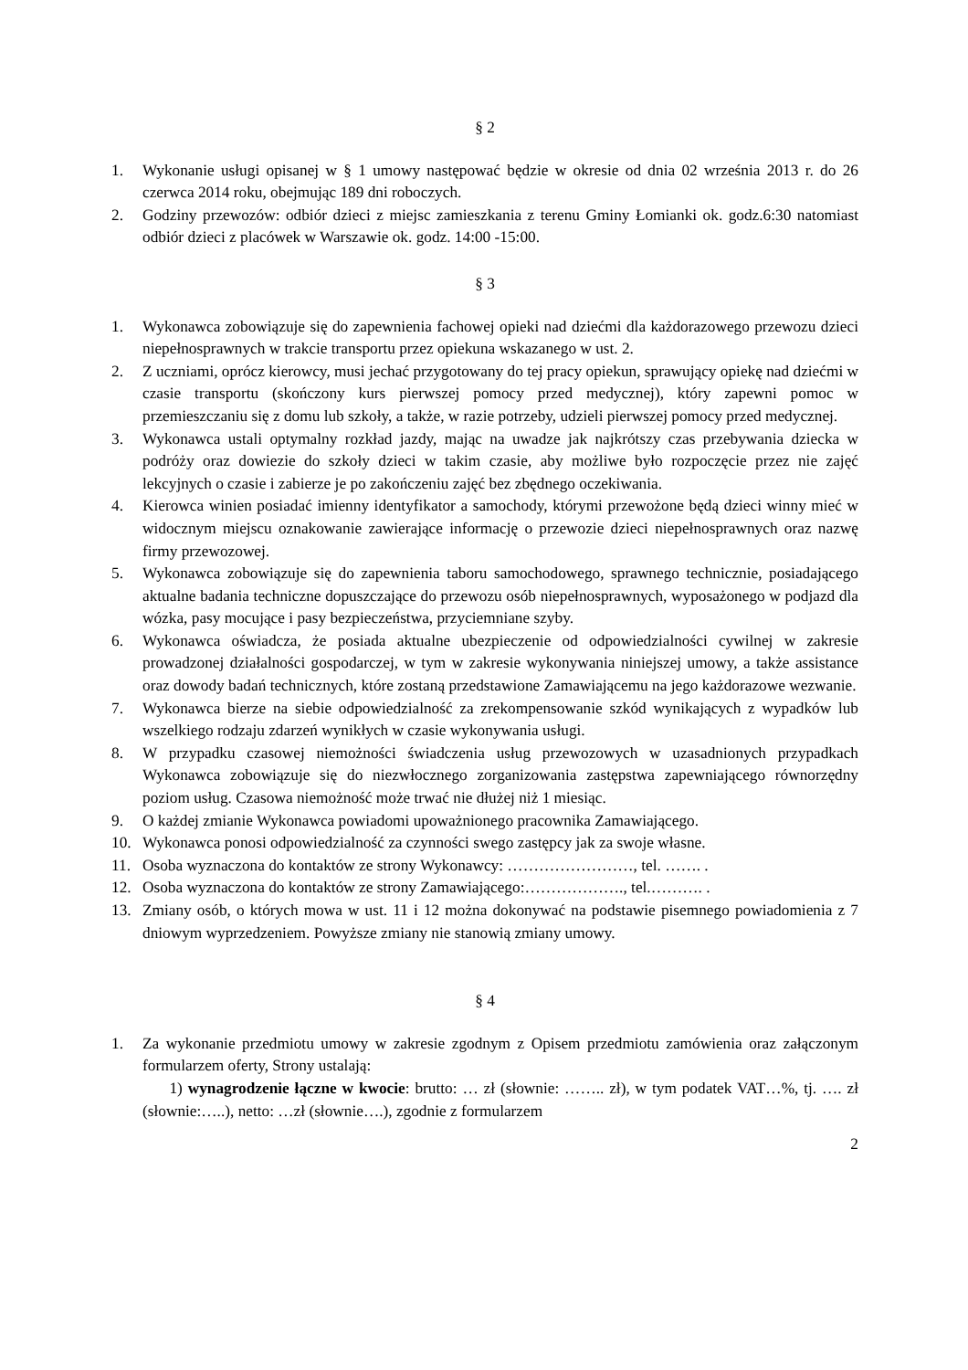§ 2
1. Wykonanie usługi opisanej w § 1 umowy następować będzie w okresie od dnia 02 września 2013 r. do 26 czerwca 2014 roku, obejmując 189 dni roboczych.
2. Godziny przewozów: odbiór dzieci z miejsc zamieszkania z terenu Gminy Łomianki ok. godz.6:30 natomiast odbiór dzieci z placówek w Warszawie ok. godz. 14:00 -15:00.
§ 3
1. Wykonawca zobowiązuje się do zapewnienia fachowej opieki nad dziećmi dla każdorazowego przewozu dzieci niepełnosprawnych w trakcie transportu przez opiekuna wskazanego w ust. 2.
2. Z uczniami, oprócz kierowcy, musi jechać przygotowany do tej pracy opiekun, sprawujący opiekę nad dziećmi w czasie transportu (skończony kurs pierwszej pomocy przed medycznej), który zapewni pomoc w przemieszczaniu się z domu lub szkoły, a także, w razie potrzeby, udzieli pierwszej pomocy przed medycznej.
3. Wykonawca ustali optymalny rozkład jazdy, mając na uwadze jak najkrótszy czas przebywania dziecka w podróży oraz dowiezie do szkoły dzieci w takim czasie, aby możliwe było rozpoczęcie przez nie zajęć lekcyjnych o czasie i zabierze je po zakończeniu zajęć bez zbędnego oczekiwania.
4. Kierowca winien posiadać imienny identyfikator a samochody, którymi przewożone będą dzieci winny mieć w widocznym miejscu oznakowanie zawierające informację o przewozie dzieci niepełnosprawnych oraz nazwę firmy przewozowej.
5. Wykonawca zobowiązuje się do zapewnienia taboru samochodowego, sprawnego technicznie, posiadającego aktualne badania techniczne dopuszczające do przewozu osób niepełnosprawnych, wyposażonego w podjazd dla wózka, pasy mocujące i pasy bezpieczeństwa, przyciemniane szyby.
6. Wykonawca oświadcza, że posiada aktualne ubezpieczenie od odpowiedzialności cywilnej w zakresie prowadzonej działalności gospodarczej, w tym w zakresie wykonywania niniejszej umowy, a także assistance oraz dowody badań technicznych, które zostaną przedstawione Zamawiającemu na jego każdorazowe wezwanie.
7. Wykonawca bierze na siebie odpowiedzialność za zrekompensowanie szkód wynikających z wypadków lub wszelkiego rodzaju zdarzeń wynikłych w czasie wykonywania usługi.
8. W przypadku czasowej niemożności świadczenia usług przewozowych w uzasadnionych przypadkach Wykonawca zobowiązuje się do niezwłocznego zorganizowania zastępstwa zapewniającego równorzędny poziom usług. Czasowa niemożność może trwać nie dłużej niż 1 miesiąc.
9. O każdej zmianie Wykonawca powiadomi upoważnionego pracownika Zamawiającego.
10. Wykonawca ponosi odpowiedzialność za czynności swego zastępcy jak za swoje własne.
11. Osoba wyznaczona do kontaktów ze strony Wykonawcy: ……………………, tel. ……. .
12. Osoba wyznaczona do kontaktów ze strony Zamawiającego:………………., tel.………. .
13. Zmiany osób, o których mowa w ust. 11 i 12 można dokonywać na podstawie pisemnego powiadomienia z 7 dniowym wyprzedzeniem. Powyższe zmiany nie stanowią zmiany umowy.
§ 4
1. Za wykonanie przedmiotu umowy w zakresie zgodnym z Opisem przedmiotu zamówienia oraz załączonym formularzem oferty, Strony ustalają:
1) wynagrodzenie łączne w kwocie: brutto: … zł (słownie: …….. zł), w tym podatek VAT…%, tj. …. zł (słownie:…..), netto: …zł (słownie….), zgodnie z formularzem
2